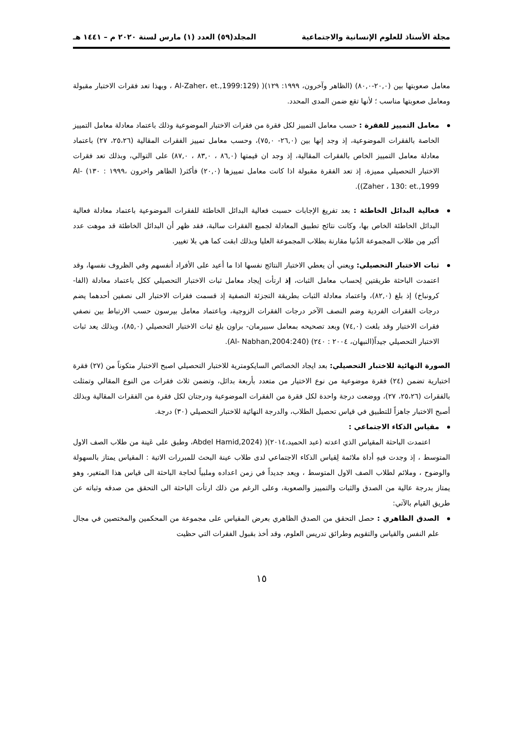مجلة الأستاذ للعلوم الإنسانية والاجتماعية المجلد(٥٩) العدد (١) مارس لسنة ٢٠٢٠ م – ١٤٤١ هـ
معامل صعوبتها بين (٢٠,٠-٨٠,٠) (الظاهر وآخرون، ١٩٩٩: ١٢٩)( (Al-Zaher، et.,1999:129 ، وبهذا تعد فقرات الاختبار مقبولة ومعامل صعوبتها مناسب ؛ لأنها تقع ضمن المدى المحدد.
معامل التمييز للفقرة : حسب معامل التمييز لكل فقرة من فقرات الاختبار الموضوعية وذلك باعتماد معادلة معامل التمييز الخاصة بالفقرات الموضوعية، إذ وجد إنها بين (٢٦,٠- ٧٥,٠)، وحسب معامل تمييز الفقرات المقالية (٢٥،٢٦، ٢٧) باعتماد معادلة معامل التمييز الخاص بالفقرات المقالية، إذ وجد ان قيمتها (٨٦,٠ ، ٨٣,٠ ، ٨٧,٠) على التوالي، وبذلك تعد فقرات الاختبار التحصيلي مميزة، إذ تعد الفقرة مقبولة اذا كانت معامل تمييزها (٢٠,٠) فأكثر( الظاهر واخرون ،١٩٩٩ : ١٣٠) Al-Zaher ، 130: et.,1999)).
فعالية البدائل الخاطئة : بعد تفريغ الإجابات حسبت فعالية البدائل الخاطئة للفقرات الموضوعية باعتماد معادلة فعالية البدائل الخاطئة الخاص بها، وكانت نتائج تطبيق المعادلة لجميع الفقرات سالبة، فقد ظهر أن البدائل الخاطئة قد موهت عدد أكبر مِن طلاب المجموعة الدُنيا مقارنة بطلاب المجموعة العليا وبذلك ابقت كما هي بلا تغيير.
ثبات الاختبار التحصيلي: ويعني أن يعطي الاختبار النتائج نفسها اذا ما أعيد على الأفراد أنفسهم وفي الظروف نفسها، وقد اعتمدت الباحثة طريقتين لِحساب معامل الثبات، إذ ارتأت إيجاد معامل ثبات الاختبار التحصيلي ككل باعتماد معادلة (الفا-كرونباخ) إذ بلغ (٨٢,٠)، واعتماد معادلة الثبات بطريقة التجزئة النصفية إذ قسمت فقرات الاختبار الى نصفين أحدهما يضم درجات الفقرات الفردية وضم النصف الآخر درجات الفقرات الزوجية، وباعتماد معامل بيرسون حسب الارتباط بين نصفي فقرات الاختبار وقد بلغت (٧٤,٠) وبعد تصحيحه بمعامل سبيرمان- براون بلغ ثبات الاختبار التحصيلي (٨٥,٠)، وبذلك يعد ثبات الاختبار التحصيلي جيداً(النبهان، ٢٠٠٤ : ٢٤٠) (Al- Nabhan,2004:240).
الصورة النهائية للاختبار التحصيلي: بعد ايجاد الخصائص السايكومترية للاختبار التحصيلي اصبح الاختبار متكوناً من (٢٧) فقرة اختبارية تضمن (٢٤) فقرة موضوعية من نوع الاختيار من متعدد بأربعة بدائل، وتضمن ثلاث فقرات من النوع المقالي وتمثلت بالفقرات (٢٥،٢٦، ٢٧)، ووضعت درجة واحدة لكل فقرة من الفقرات الموضوعية ودرجتان لكل فقرة من الفقرات المقالية وبذلك أصبح الاختبار جاهزاً للتطبيق في قياس تحصيل الطلاب، والدرجة النهائية للاختبار التحصيلي (٣٠) درجة.
مقياس الذكاء الاجتماعي :
اعتمدت الباحثة المقياس الذي اعدته (عبد الحميد،٢٠١٤)( (Abdel Hamid,2024، وطبق على عَينة من طلاب الصف الاول المتوسط ، إذ وجدت فيهِ أداة ملائمة لِقياس الذكاء الاجتماعي لدى طلاب عينة البحث للمبررات الاتية : المقياس يمتاز بالسهولة والوضوح ، وملائم لطلاب الصف الاول المتوسط ، ويعد جديداً في زمن اعداده وملبياً لحاجة الباحثة الى قياس هذا المتغير، وهو يمتاز بدرجة عالية من الصدق والثبات والتمييز والصعوبة، وعلى الرغم من ذلك ارتأت الباحثة الى التحقق من صدقه وثباته عن طريق القيام بالآتي:
الصدق الظاهري : حصل التحقق من الصدق الظاهري بعرض المقياس على مجموعة من المحكمين والمختصين في مجال علم النفس والقياس والتقويم وطرائق تدريس العلوم، وقد أخذ بقبول الفقرات التي حظيت
١٥